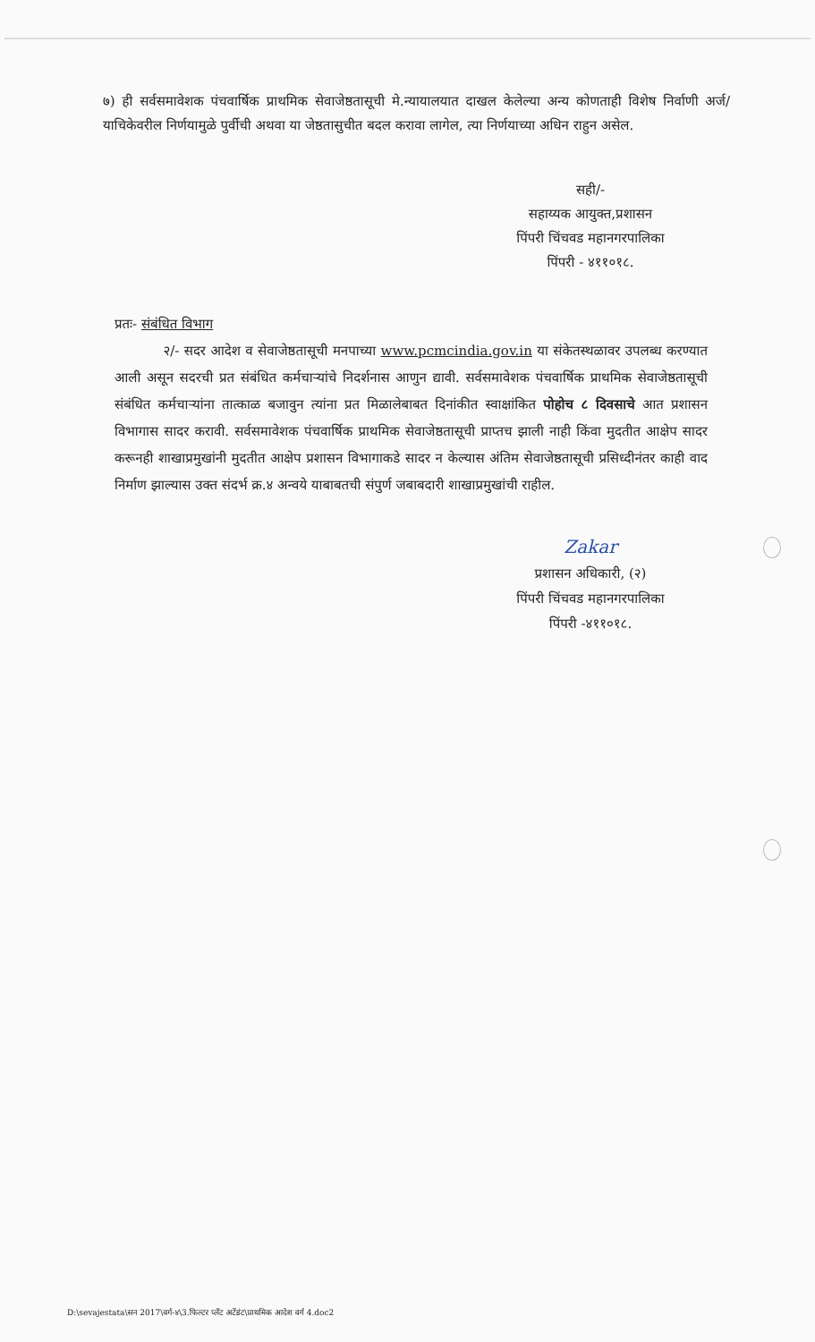७) ही सर्वसमावेशक पंचवार्षिक प्राथमिक सेवाजेष्ठतासूची मे.न्यायालयात दाखल केलेल्या अन्य कोणताही विशेष निर्वाणी अर्ज/याचिकेवरील निर्णयामुळे पुर्वीची अथवा या जेष्ठतासुचीत बदल करावा लागेल, त्या निर्णयाच्या अधिन राहुन असेल.
सही/-
सहाय्यक आयुक्त,प्रशासन
पिंपरी चिंचवड महानगरपालिका
पिंपरी - ४११०१८.
प्रतः- संबंधित विभाग
२/- सदर आदेश व सेवाजेष्ठतासूची मनपाच्या www.pcmcindia.gov.in या संकेतस्थळावर उपलब्ध करण्यात आली असून सदरची प्रत संबंधित कर्मचाऱ्यांचे निदर्शनास आणुन द्यावी. सर्वसमावेशक पंचवार्षिक प्राथमिक सेवाजेष्ठतासूची संबंधित कर्मचाऱ्यांना तात्काळ बजावुन त्यांना प्रत मिळालेबाबत दिनांकीत स्वाक्षांकित पोहोच ८ दिवसाचे आत प्रशासन विभागास सादर करावी. सर्वसमावेशक पंचवार्षिक प्राथमिक सेवाजेष्ठतासूची प्राप्तच झाली नाही किंवा मुदतीत आक्षेप सादर करूनही शाखाप्रमुखांनी मुदतीत आक्षेप प्रशासन विभागाकडे सादर न केल्यास अंतिम सेवाजेष्ठतासूची प्रसिध्दीनंतर काही वाद निर्माण झाल्यास उक्त संदर्भ क्र.४ अन्वये याबाबतची संपुर्ण जबाबदारी शाखाप्रमुखांची राहील.
Zakar
प्रशासन अधिकारी, (२)
पिंपरी चिंचवड महानगरपालिका
पिंपरी -४११०१८.
D:\sevajestata\सन 2017\वर्ग-४\3.फिल्टर प्लँट अटेंडंट\प्राथमिक आदेश वर्ग 4.doc2